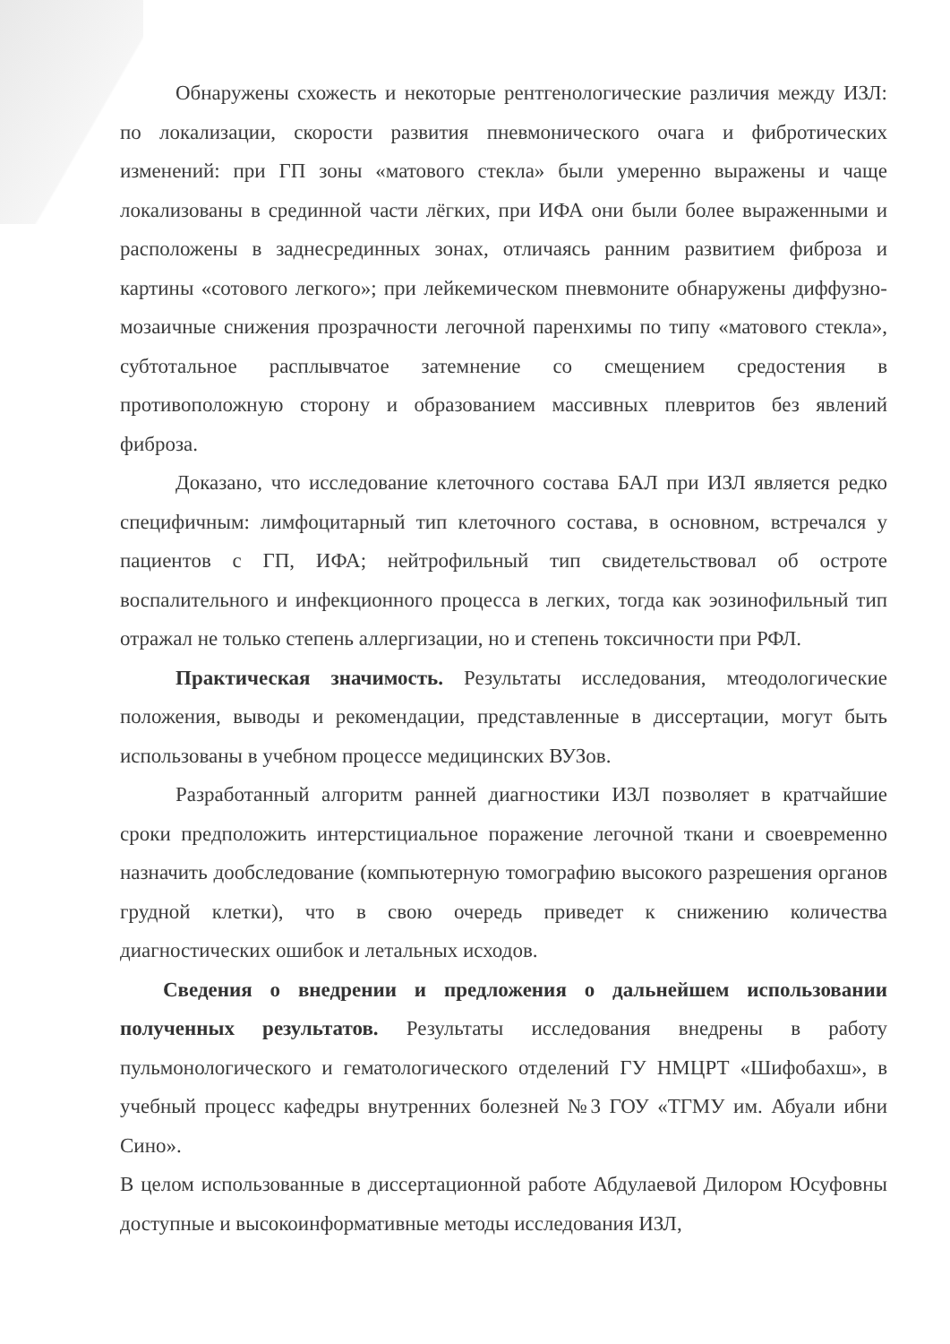Обнаружены схожесть и некоторые рентгенологические различия между ИЗЛ: по локализации, скорости развития пневмонического очага и фибротических изменений: при ГП зоны «матового стекла» были умеренно выражены и чаще локализованы в срединной части лёгких, при ИФА они были более выраженными и расположены в заднесрединных зонах, отличаясь ранним развитием фиброза и картины «сотового легкого»; при лейкемическом пневмоните обнаружены диффузно-мозаичные снижения прозрачности легочной паренхимы по типу «матового стекла», субтотальное расплывчатое затемнение со смещением средостения в противоположную сторону и образованием массивных плевритов без явлений фиброза.
Доказано, что исследование клеточного состава БАЛ при ИЗЛ является редко специфичным: лимфоцитарный тип клеточного состава, в основном, встречался у пациентов с ГП, ИФА; нейтрофильный тип свидетельствовал об остроте воспалительного и инфекционного процесса в легких, тогда как эозинофильный тип отражал не только степень аллергизации, но и степень токсичности при РФЛ.
Практическая значимость. Результаты исследования, мтеодологические положения, выводы и рекомендации, представленные в диссертации, могут быть использованы в учебном процессе медицинских ВУЗов.
Разработанный алгоритм ранней диагностики ИЗЛ позволяет в кратчайшие сроки предположить интерстициальное поражение легочной ткани и своевременно назначить дообследование (компьютерную томографию высокого разрешения органов грудной клетки), что в свою очередь приведет к снижению количества диагностических ошибок и летальных исходов.
Сведения о внедрении и предложения о дальнейшем использовании полученных результатов. Результаты исследования внедрены в работу пульмонологического и гематологического отделений ГУ НМЦРТ «Шифобахш», в учебный процесс кафедры внутренних болезней №3 ГОУ «ТГМУ им. Абуали ибни Сино».
В целом использованные в диссертационной работе Абдулаевой Дилором Юсуфовны доступные и высокоинформативные методы исследования ИЗЛ,